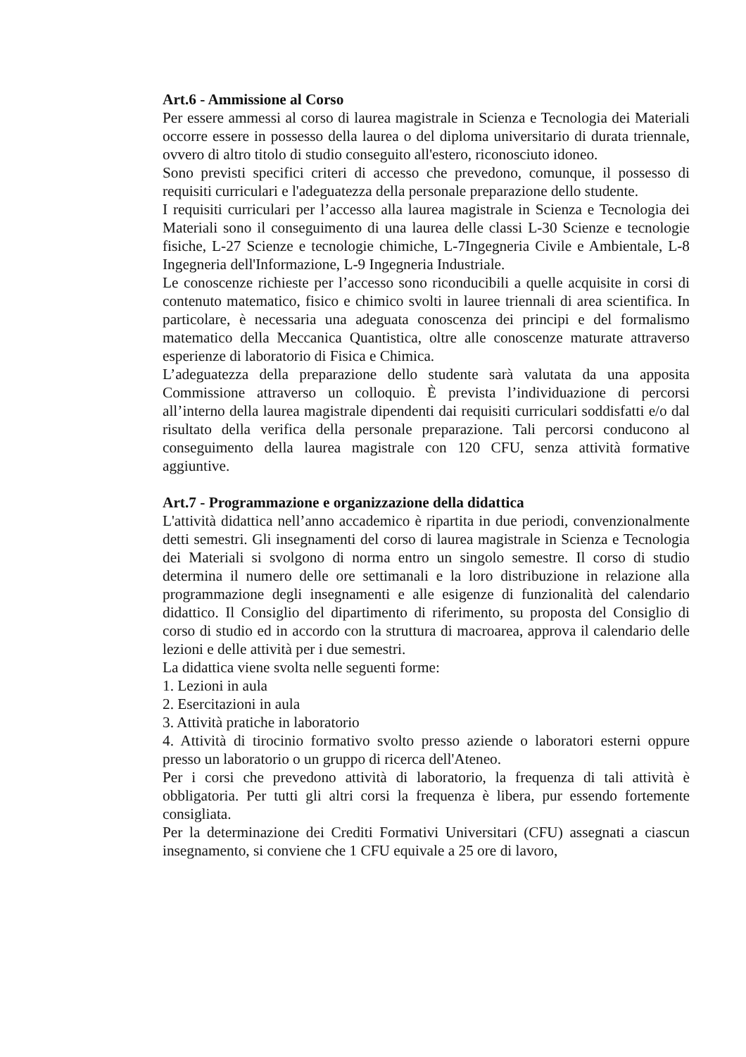Art.6 - Ammissione al Corso
Per essere ammessi al corso di laurea magistrale in Scienza e Tecnologia dei Materiali occorre essere in possesso della laurea o del diploma universitario di durata triennale, ovvero di altro titolo di studio conseguito all'estero, riconosciuto idoneo.
Sono previsti specifici criteri di accesso che prevedono, comunque, il possesso di requisiti curriculari e l'adeguatezza della personale preparazione dello studente.
I requisiti curriculari per l’accesso alla laurea magistrale in Scienza e Tecnologia dei Materiali sono il conseguimento di una laurea delle classi L-30 Scienze e tecnologie fisiche, L-27 Scienze e tecnologie chimiche, L-7Ingegneria Civile e Ambientale, L-8 Ingegneria dell'Informazione, L-9 Ingegneria Industriale.
Le conoscenze richieste per l’accesso sono riconducibili a quelle acquisite in corsi di contenuto matematico, fisico e chimico svolti in lauree triennali di area scientifica. In particolare, è necessaria una adeguata conoscenza dei principi e del formalismo matematico della Meccanica Quantistica, oltre alle conoscenze maturate attraverso esperienze di laboratorio di Fisica e Chimica.
L’adeguatezza della preparazione dello studente sarà valutata da una apposita Commissione attraverso un colloquio. È prevista l’individuazione di percorsi all’interno della laurea magistrale dipendenti dai requisiti curriculari soddisfatti e/o dal risultato della verifica della personale preparazione. Tali percorsi conducono al conseguimento della laurea magistrale con 120 CFU, senza attività formative aggiuntive.
Art.7 - Programmazione e organizzazione della didattica
L'attività didattica nell’anno accademico è ripartita in due periodi, convenzionalmente detti semestri. Gli insegnamenti del corso di laurea magistrale in Scienza e Tecnologia dei Materiali si svolgono di norma entro un singolo semestre. Il corso di studio determina il numero delle ore settimanali e la loro distribuzione in relazione alla programmazione degli insegnamenti e alle esigenze di funzionalità del calendario didattico. Il Consiglio del dipartimento di riferimento, su proposta del Consiglio di corso di studio ed in accordo con la struttura di macroarea, approva il calendario delle lezioni e delle attività per i due semestri.
La didattica viene svolta nelle seguenti forme:
1. Lezioni in aula
2. Esercitazioni in aula
3. Attività pratiche in laboratorio
4. Attività di tirocinio formativo svolto presso aziende o laboratori esterni oppure presso un laboratorio o un gruppo di ricerca dell'Ateneo.
Per i corsi che prevedono attività di laboratorio, la frequenza di tali attività è obbligatoria. Per tutti gli altri corsi la frequenza è libera, pur essendo fortemente consigliata.
Per la determinazione dei Crediti Formativi Universitari (CFU) assegnati a ciascun insegnamento, si conviene che 1 CFU equivale a 25 ore di lavoro,